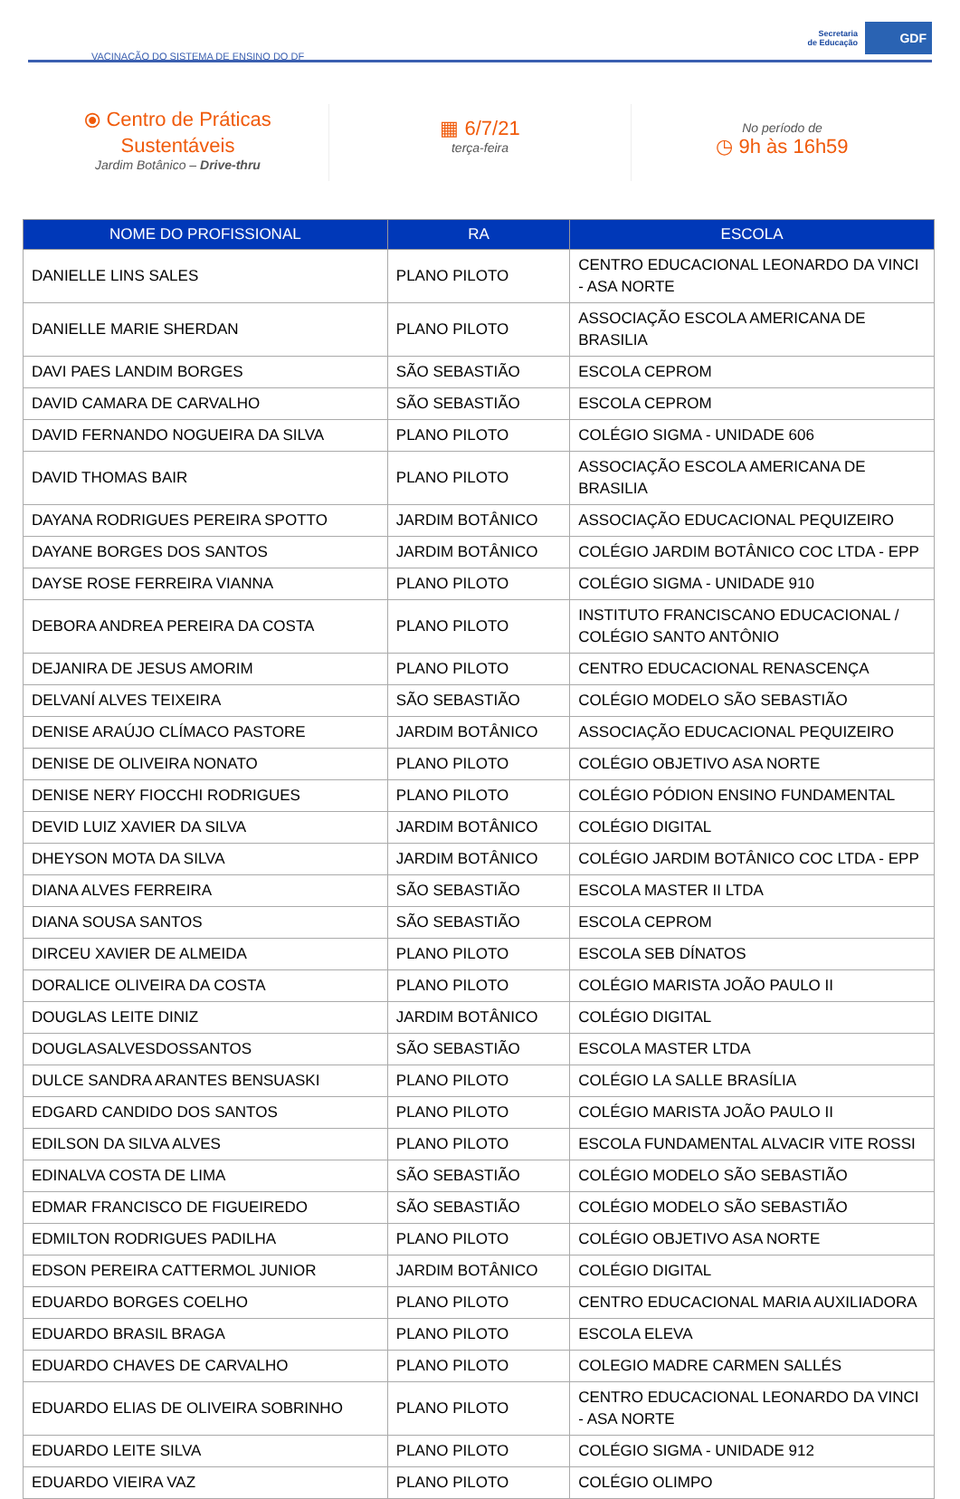VACINAÇÃO DO SISTEMA DE ENSINO DO DF
Secretaria
de Educação
GDF
⦿ Centro de Práticas
Sustentáveis
Jardim Botânico – Drive-thru
▦ 6/7/21
terça-feira
No período de
◷ 9h às 16h59
| NOME DO PROFISSIONAL | RA | ESCOLA |
| --- | --- | --- |
| DANIELLE LINS SALES | PLANO PILOTO | CENTRO EDUCACIONAL LEONARDO DA VINCI - ASA NORTE |
| DANIELLE MARIE SHERDAN | PLANO PILOTO | ASSOCIAÇÃO ESCOLA AMERICANA DE BRASILIA |
| DAVI PAES LANDIM BORGES | SÃO SEBASTIÃO | ESCOLA CEPROM |
| DAVID CAMARA DE CARVALHO | SÃO SEBASTIÃO | ESCOLA CEPROM |
| DAVID FERNANDO NOGUEIRA DA SILVA | PLANO PILOTO | COLÉGIO SIGMA - UNIDADE 606 |
| DAVID THOMAS BAIR | PLANO PILOTO | ASSOCIAÇÃO ESCOLA AMERICANA DE BRASILIA |
| DAYANA RODRIGUES PEREIRA SPOTTO | JARDIM BOTÂNICO | ASSOCIAÇÃO EDUCACIONAL PEQUIZEIRO |
| DAYANE BORGES DOS SANTOS | JARDIM BOTÂNICO | COLÉGIO JARDIM BOTÂNICO COC LTDA - EPP |
| DAYSE ROSE FERREIRA VIANNA | PLANO PILOTO | COLÉGIO SIGMA - UNIDADE 910 |
| DEBORA ANDREA PEREIRA DA COSTA | PLANO PILOTO | INSTITUTO FRANCISCANO EDUCACIONAL / COLÉGIO SANTO ANTÔNIO |
| DEJANIRA DE JESUS AMORIM | PLANO PILOTO | CENTRO EDUCACIONAL RENASCENÇA |
| DELVANÍ ALVES TEIXEIRA | SÃO SEBASTIÃO | COLÉGIO MODELO SÃO SEBASTIÃO |
| DENISE ARAÚJO CLÍMACO PASTORE | JARDIM BOTÂNICO | ASSOCIAÇÃO EDUCACIONAL PEQUIZEIRO |
| DENISE DE OLIVEIRA NONATO | PLANO PILOTO | COLÉGIO OBJETIVO ASA NORTE |
| DENISE NERY FIOCCHI RODRIGUES | PLANO PILOTO | COLÉGIO PÓDION ENSINO FUNDAMENTAL |
| DEVID LUIZ XAVIER DA SILVA | JARDIM BOTÂNICO | COLÉGIO DIGITAL |
| DHEYSON MOTA DA SILVA | JARDIM BOTÂNICO | COLÉGIO JARDIM BOTÂNICO COC LTDA - EPP |
| DIANA ALVES FERREIRA | SÃO SEBASTIÃO | ESCOLA MASTER II LTDA |
| DIANA SOUSA SANTOS | SÃO SEBASTIÃO | ESCOLA CEPROM |
| DIRCEU XAVIER DE ALMEIDA | PLANO PILOTO | ESCOLA SEB DÍNATOS |
| DORALICE OLIVEIRA DA COSTA | PLANO PILOTO | COLÉGIO MARISTA JOÃO PAULO II |
| DOUGLAS LEITE DINIZ | JARDIM BOTÂNICO | COLÉGIO DIGITAL |
| DOUGLASALVESDOSSANTOS | SÃO SEBASTIÃO | ESCOLA MASTER LTDA |
| DULCE SANDRA ARANTES BENSUASKI | PLANO PILOTO | COLÉGIO LA SALLE BRASÍLIA |
| EDGARD CANDIDO DOS SANTOS | PLANO PILOTO | COLÉGIO MARISTA JOÃO PAULO II |
| EDILSON DA SILVA ALVES | PLANO PILOTO | ESCOLA FUNDAMENTAL ALVACIR VITE ROSSI |
| EDINALVA COSTA DE LIMA | SÃO SEBASTIÃO | COLÉGIO MODELO SÃO SEBASTIÃO |
| EDMAR FRANCISCO DE FIGUEIREDO | SÃO SEBASTIÃO | COLÉGIO MODELO SÃO SEBASTIÃO |
| EDMILTON RODRIGUES PADILHA | PLANO PILOTO | COLÉGIO OBJETIVO ASA NORTE |
| EDSON PEREIRA CATTERMOL JUNIOR | JARDIM BOTÂNICO | COLÉGIO DIGITAL |
| EDUARDO BORGES COELHO | PLANO PILOTO | CENTRO EDUCACIONAL MARIA AUXILIADORA |
| EDUARDO BRASIL BRAGA | PLANO PILOTO | ESCOLA ELEVA |
| EDUARDO CHAVES DE CARVALHO | PLANO PILOTO | COLEGIO MADRE CARMEN SALLÉS |
| EDUARDO ELIAS DE OLIVEIRA SOBRINHO | PLANO PILOTO | CENTRO EDUCACIONAL LEONARDO DA VINCI - ASA NORTE |
| EDUARDO LEITE SILVA | PLANO PILOTO | COLÉGIO SIGMA - UNIDADE 912 |
| EDUARDO VIEIRA VAZ | PLANO PILOTO | COLÉGIO OLIMPO |